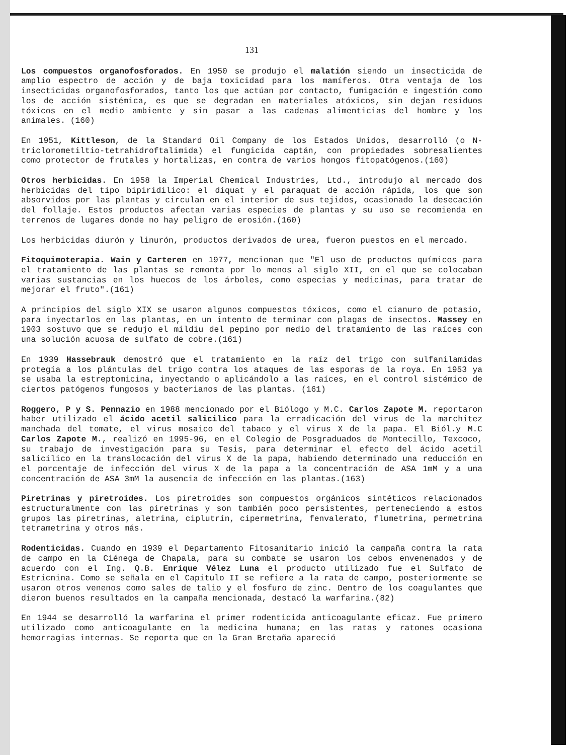131
Los compuestos organofosforados. En 1950 se produjo el malatión siendo un insecticida de amplio espectro de acción y de baja toxicidad para los mamíferos. Otra ventaja de los insecticidas organofosforados, tanto los que actúan por contacto, fumigación e ingestión como los de acción sistémica, es que se degradan en materiales atóxicos, sin dejan residuos tóxicos en el medio ambiente y sin pasar a las cadenas alimenticias del hombre y los animales. (160)
En 1951, Kittleson, de la Standard Oil Company de los Estados Unidos, desarrolló (o N-triclorometiltio-tetrahidroftalimida) el fungicida captán, con propiedades sobresalientes como protector de frutales y hortalizas, en contra de varios hongos fitopatógenos.(160)
Otros herbicidas. En 1958 la Imperial Chemical Industries, Ltd., introdujo al mercado dos herbicidas del tipo bipiridilico: el diquat y el paraquat de acción rápida, los que son absorvidos por las plantas y circulan en el interior de sus tejidos, ocasionado la desecación del follaje. Estos productos afectan varias especies de plantas y su uso se recomienda en terrenos de lugares donde no hay peligro de erosión.(160)
Los herbicidas diurón y linurón, productos derivados de urea, fueron puestos en el mercado.
Fitoquimoterapia. Wain y Carteren en 1977, mencionan que "El uso de productos químicos para el tratamiento de las plantas se remonta por lo menos al siglo XII, en el que se colocaban varias sustancias en los huecos de los árboles, como especias y medicinas, para tratar de mejorar el fruto".(161)
A principios del siglo XIX se usaron algunos compuestos tóxicos, como el cianuro de potasio, para inyectarlos en las plantas, en un intento de terminar con plagas de insectos. Massey en 1903 sostuvo que se redujo el mildiu del pepino por medio del tratamiento de las raíces con una solución acuosa de sulfato de cobre.(161)
En 1939 Hassebrauk demostró que el tratamiento en la raíz del trigo con sulfanilamidas protegía a los plántulas del trigo contra los ataques de las esporas de la roya. En 1953 ya se usaba la estreptomicina, inyectando o aplicándolo a las raíces, en el control sistémico de ciertos patógenos fungosos y bacterianos de las plantas. (161)
Roggero, P y S. Pennazio en 1988 mencionado por el Biólogo y M.C. Carlos Zapote M. reportaron haber utilizado el ácido acetil salicilico para la erradicación del virus de la marchitez manchada del tomate, el virus mosaico del tabaco y el virus X de la papa. El Biól.y M.C Carlos Zapote M., realizó en 1995-96, en el Colegio de Posgraduados de Montecillo, Texcoco, su trabajo de investigación para su Tesis, para determinar el efecto del ácido acetil salicilico en la translocación del virus X de la papa, habiendo determinado una reducción en el porcentaje de infección del virus X de la papa a la concentración de ASA 1mM y a una concentración de ASA 3mM la ausencia de infección en las plantas.(163)
Piretrinas y piretroides. Los piretroides son compuestos orgánicos sintéticos relacionados estructuralmente con las piretrinas y son también poco persistentes, perteneciendo a estos grupos las piretrinas, aletrina, ciplutrín, cipermetrina, fenvalerato, flumetrina, permetrina tetrametrina y otros más.
Rodenticidas. Cuando en 1939 el Departamento Fitosanitario inició la campaña contra la rata de campo en la Ciénega de Chapala, para su combate se usaron los cebos envenenados y de acuerdo con el Ing. Q.B. Enrique Vélez Luna el producto utilizado fue el Sulfato de Estricnina. Como se señala en el Capitulo II se refiere a la rata de campo, posteriormente se usaron otros venenos como sales de talio y el fosfuro de zinc. Dentro de los coagulantes que dieron buenos resultados en la campaña mencionada, destacó la warfarina.(82)
En 1944 se desarrolló la warfarina el primer rodenticida anticoagulante eficaz. Fue primero utilizado como anticoagulante en la medicina humana; en las ratas y ratones ocasiona hemorragias internas. Se reporta que en la Gran Bretaña apareció